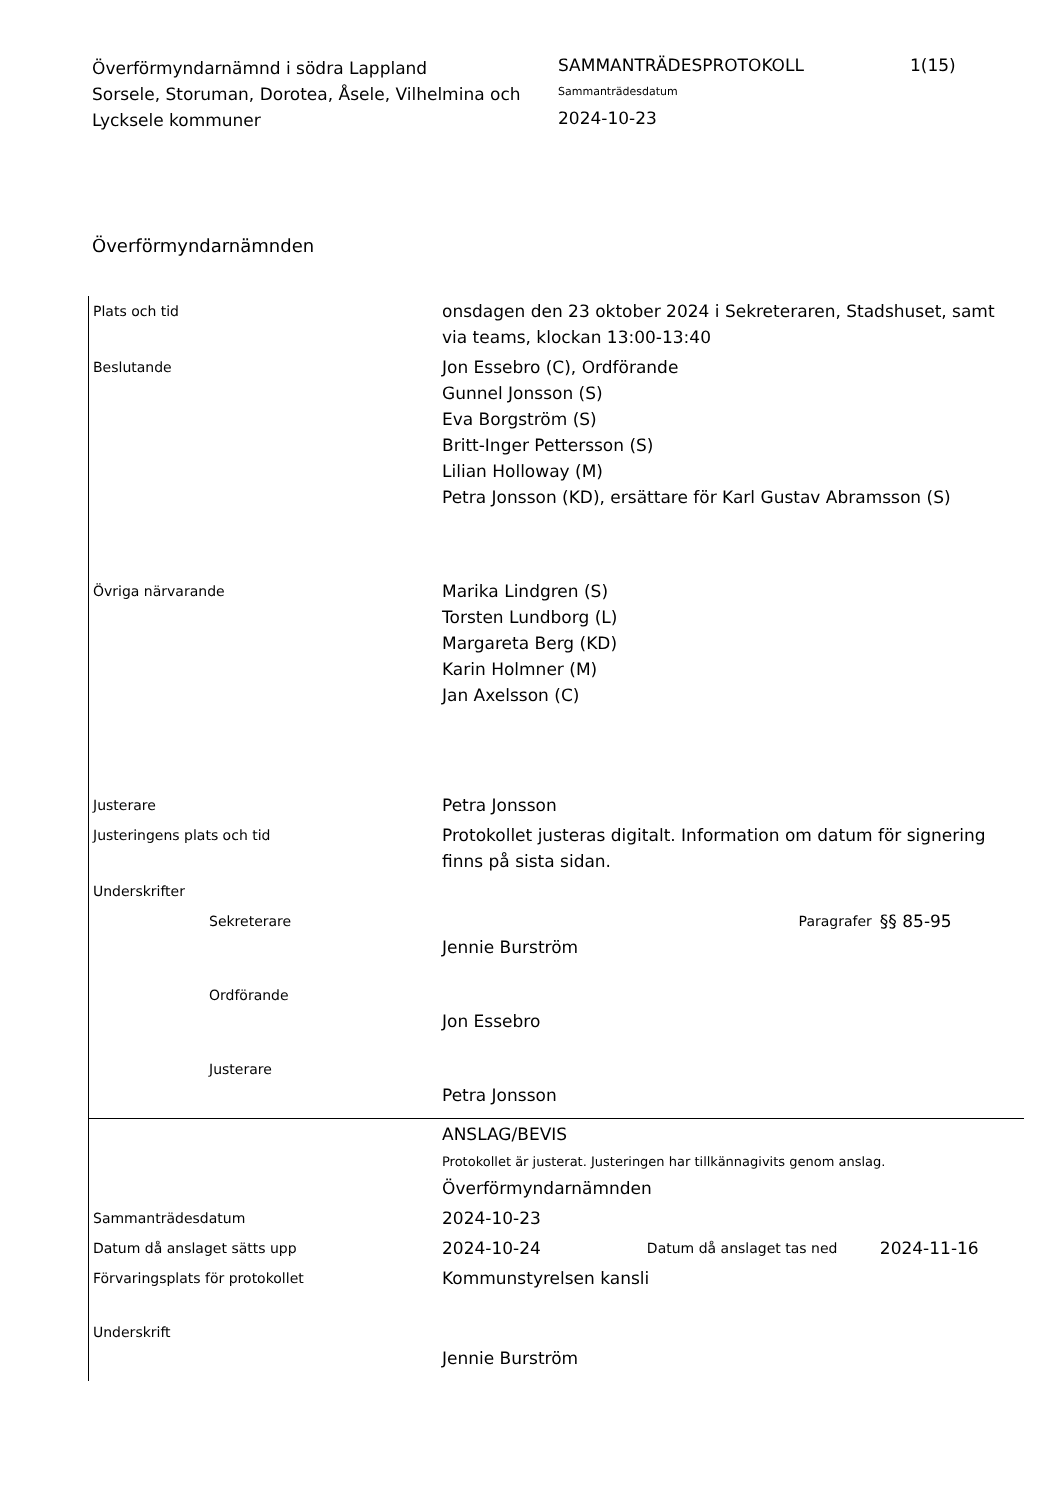Överförmyndarnämnd i södra Lappland
Sorsele, Storuman, Dorotea, Åsele, Vilhelmina och Lycksele kommuner
SAMMANTRÄDESPROTOKOLL
Sammanträdesdatum
2024-10-23
1(15)
Överförmyndarnämnden
| Plats och tid | onsdagen den 23 oktober 2024 i Sekreteraren, Stadshuset, samt via teams, klockan 13:00-13:40 | | |
| Beslutande | Jon Essebro (C), Ordförande Gunnel Jonsson (S) Eva Borgström (S) Britt-Inger Pettersson (S) Lilian Holloway (M) Petra Jonsson (KD), ersättare för Karl Gustav Abramsson (S) | | |
| Övriga närvarande | Marika Lindgren (S) Torsten Lundborg (L) Margareta Berg (KD) Karin Holmner (M) Jan Axelsson (C) | | |
| Justerare | Petra Jonsson | | |
| Justeringens plats och tid | Protokollet justeras digitalt. Information om datum för signering finns på sista sidan. | | |
| Underskrifter | | | |
| Sekreterare | Jennie Burström | Paragrafer | §§ 85-95 |
| Ordförande | Jon Essebro | | |
| Justerare | Petra Jonsson | | |
| | ANSLAG/BEVIS Protokollet är justerat. Justeringen har tillkännagivits genom anslag. Överförmyndarnämnden | | |
| Sammanträdesdatum | 2024-10-23 | | |
| Datum då anslaget sätts upp | 2024-10-24 | Datum då anslaget tas ned | 2024-11-16 |
| Förvaringsplats för protokollet | Kommunstyrelsen kansli | | |
| Underskrift | Jennie Burström | | |